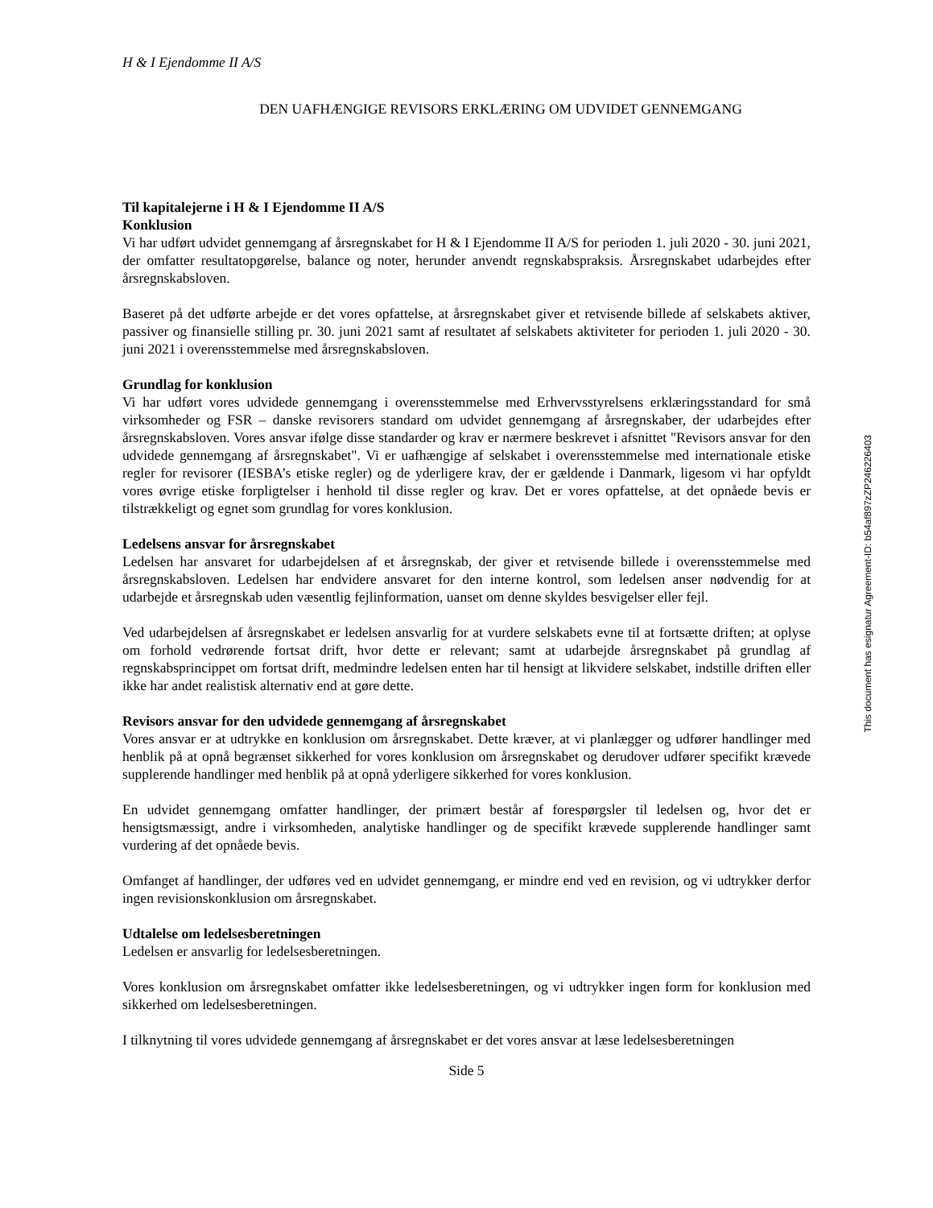H & I Ejendomme II A/S
DEN UAFHÆNGIGE REVISORS ERKLÆRING OM UDVIDET GENNEMGANG
Til kapitalejerne i H & I Ejendomme II A/S
Konklusion
Vi har udført udvidet gennemgang af årsregnskabet for H & I Ejendomme II A/S for perioden 1. juli 2020 - 30. juni 2021, der omfatter resultatopgørelse, balance og noter, herunder anvendt regnskabspraksis. Årsregnskabet udarbejdes efter årsregnskabsloven.
Baseret på det udførte arbejde er det vores opfattelse, at årsregnskabet giver et retvisende billede af selskabets aktiver, passiver og finansielle stilling pr. 30. juni 2021 samt af resultatet af selskabets aktiviteter for perioden 1. juli 2020 - 30. juni 2021 i overensstemmelse med årsregnskabsloven.
Grundlag for konklusion
Vi har udført vores udvidede gennemgang i overensstemmelse med Erhvervsstyrelsens erklæringsstandard for små virksomheder og FSR – danske revisorers standard om udvidet gennemgang af årsregnskaber, der udarbejdes efter årsregnskabsloven. Vores ansvar ifølge disse standarder og krav er nærmere beskrevet i afsnittet "Revisors ansvar for den udvidede gennemgang af årsregnskabet". Vi er uafhængige af selskabet i overensstemmelse med internationale etiske regler for revisorer (IESBA’s etiske regler) og de yderligere krav, der er gældende i Danmark, ligesom vi har opfyldt vores øvrige etiske forpligtelser i henhold til disse regler og krav. Det er vores opfattelse, at det opnåede bevis er tilstrækkeligt og egnet som grundlag for vores konklusion.
Ledelsens ansvar for årsregnskabet
Ledelsen har ansvaret for udarbejdelsen af et årsregnskab, der giver et retvisende billede i overensstemmelse med årsregnskabsloven. Ledelsen har endvidere ansvaret for den interne kontrol, som ledelsen anser nødvendig for at udarbejde et årsregnskab uden væsentlig fejlinformation, uanset om denne skyldes besvigelser eller fejl.
Ved udarbejdelsen af årsregnskabet er ledelsen ansvarlig for at vurdere selskabets evne til at fortsætte driften; at oplyse om forhold vedrørende fortsat drift, hvor dette er relevant; samt at udarbejde årsregnskabet på grundlag af regnskabsprincippet om fortsat drift, medmindre ledelsen enten har til hensigt at likvidere selskabet, indstille driften eller ikke har andet realistisk alternativ end at gøre dette.
Revisors ansvar for den udvidede gennemgang af årsregnskabet
Vores ansvar er at udtrykke en konklusion om årsregnskabet. Dette kræver, at vi planlægger og udfører handlinger med henblik på at opnå begrænset sikkerhed for vores konklusion om årsregnskabet og derudover udfører specifikt krævede supplerende handlinger med henblik på at opnå yderligere sikkerhed for vores konklusion.
En udvidet gennemgang omfatter handlinger, der primært består af forespørgsler til ledelsen og, hvor det er hensigtsmæssigt, andre i virksomheden, analytiske handlinger og de specifikt krævede supplerende handlinger samt vurdering af det opnåede bevis.
Omfanget af handlinger, der udføres ved en udvidet gennemgang, er mindre end ved en revision, og vi udtrykker derfor ingen revisionskonklusion om årsregnskabet.
Udtalelse om ledelsesberetningen
Ledelsen er ansvarlig for ledelsesberetningen.
Vores konklusion om årsregnskabet omfatter ikke ledelsesberetningen, og vi udtrykker ingen form for konklusion med sikkerhed om ledelsesberetningen.
I tilknytning til vores udvidede gennemgang af årsregnskabet er det vores ansvar at læse ledelsesberetningen
Side 5
This document has esignatur Agreement-ID: b54af897zZP246226403